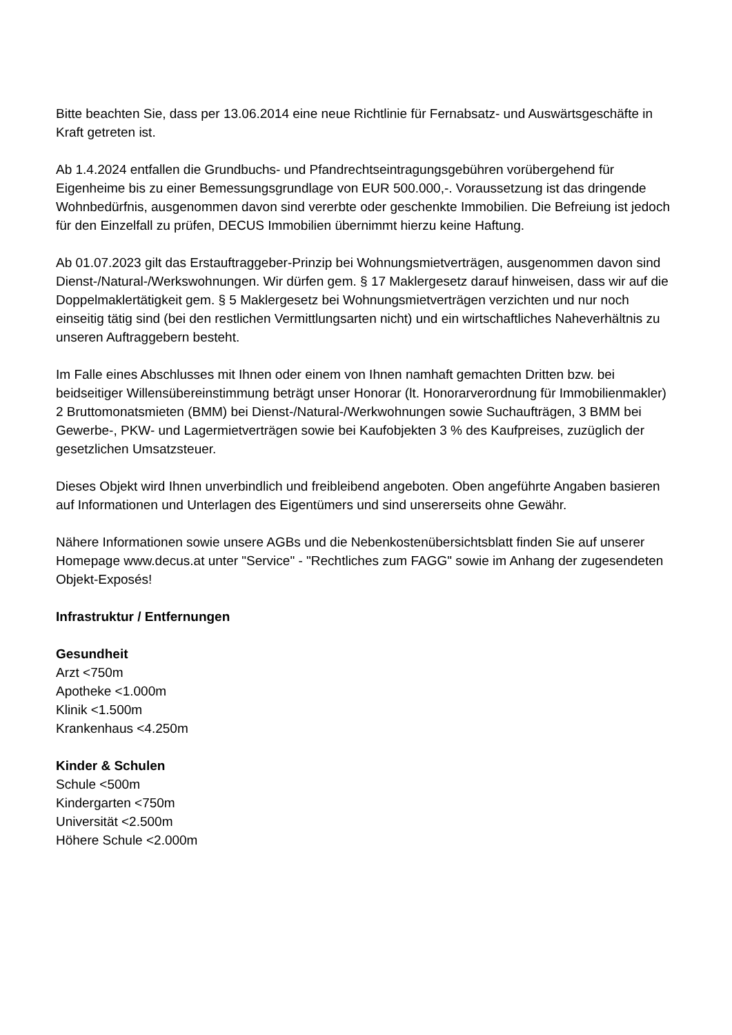Bitte beachten Sie, dass per 13.06.2014 eine neue Richtlinie für Fernabsatz- und Auswärtsgeschäfte in Kraft getreten ist.
Ab 1.4.2024 entfallen die Grundbuchs- und Pfandrechtseintragungsgebühren vorübergehend für Eigenheime bis zu einer Bemessungsgrundlage von EUR 500.000,-. Voraussetzung ist das dringende Wohnbedürfnis, ausgenommen davon sind vererbte oder geschenkte Immobilien. Die Befreiung ist jedoch für den Einzelfall zu prüfen, DECUS Immobilien übernimmt hierzu keine Haftung.
Ab 01.07.2023 gilt das Erstauftraggeber-Prinzip bei Wohnungsmietverträgen, ausgenommen davon sind Dienst-/Natural-/Werkswohnungen. Wir dürfen gem. § 17 Maklergesetz darauf hinweisen, dass wir auf die Doppelmaklertätigkeit gem. § 5 Maklergesetz bei Wohnungsmietverträgen verzichten und nur noch einseitig tätig sind (bei den restlichen Vermittlungsarten nicht) und ein wirtschaftliches Naheverhältnis zu unseren Auftraggebern besteht.
Im Falle eines Abschlusses mit Ihnen oder einem von Ihnen namhaft gemachten Dritten bzw. bei beidseitiger Willensübereinstimmung beträgt unser Honorar (lt. Honorarverordnung für Immobilienmakler) 2 Bruttomonatsmieten (BMM) bei Dienst-/Natural-/Werkwohnungen sowie Suchaufträgen, 3 BMM bei Gewerbe-, PKW- und Lagermietverträgen sowie bei Kaufobjekten 3 % des Kaufpreises, zuzüglich der gesetzlichen Umsatzsteuer.
Dieses Objekt wird Ihnen unverbindlich und freibleibend angeboten. Oben angeführte Angaben basieren auf Informationen und Unterlagen des Eigentümers und sind unsererseits ohne Gewähr.
Nähere Informationen sowie unsere AGBs und die Nebenkostenübersichtsblatt finden Sie auf unserer Homepage www.decus.at unter "Service" - "Rechtliches zum FAGG" sowie im Anhang der zugesendeten Objekt-Exposés!
Infrastruktur / Entfernungen
Gesundheit
Arzt <750m
Apotheke <1.000m
Klinik <1.500m
Krankenhaus <4.250m
Kinder & Schulen
Schule <500m
Kindergarten <750m
Universität <2.500m
Höhere Schule <2.000m